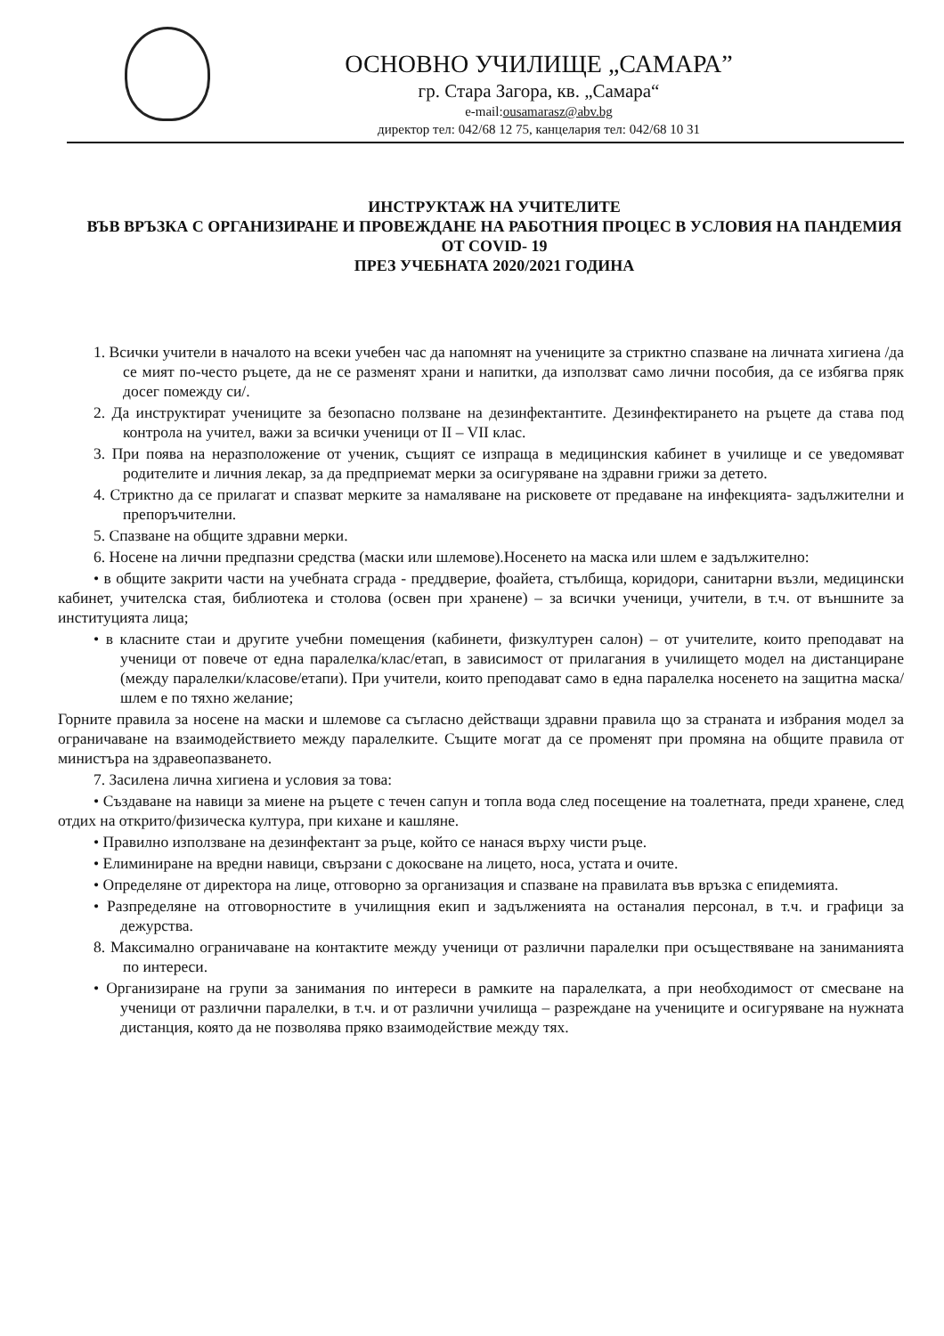ОСНОВНО УЧИЛИЩЕ „САМАРА”
гр. Стара Загора, кв. „Самара“
e-mail:ousamarasz@abv.bg
директор тел: 042/68 12 75, канцелария тел: 042/68 10 31
ИНСТРУКТАЖ НА УЧИТЕЛИТЕ
ВЪВ ВРЪЗКА С ОРГАНИЗИРАНЕ И ПРОВЕЖДАНЕ НА РАБОТНИЯ ПРОЦЕС В УСЛОВИЯ НА ПАНДЕМИЯ ОТ COVID- 19
ПРЕЗ УЧЕБНАТА 2020/2021 ГОДИНА
1. Всички учители в началото на всеки учебен час да напомнят на учениците за стриктно спазване на личната хигиена /да се мият по-често ръцете, да не се разменят храни и напитки, да използват само лични пособия, да се избягва пряк досег помежду си/.
2. Да инструктират учениците за безопасно ползване на дезинфектантите. Дезинфектирането на ръцете да става под контрола на учител, важи за всички ученици от II – VII клас.
3. При поява на неразположение от ученик, същият се изпраща в медицинския кабинет в училище и се уведомяват родителите и личния лекар, за да предприемат мерки за осигуряване на здравни грижи за детето.
4. Стриктно да се прилагат и спазват мерките за намаляване на рисковете от предаване на инфекцията- задължителни и препоръчителни.
5. Спазване на общите здравни мерки.
6. Носене на лични предпазни средства (маски или шлемове).Носенето на маска или шлем е задължително:
• в общите закрити части на учебната сграда - преддверие, фоайета, стълбища, коридори, санитарни възли, медицински кабинет, учителска стая, библиотека и столова (освен при хранене) – за всички ученици, учители, в т.ч. от външните за институцията лица;
• в класните стаи и другите учебни помещения (кабинети, физкултурен салон) – от учителите, които преподават на ученици от повече от една паралелка/клас/етап, в зависимост от прилагания в училището модел на дистанциране (между паралелки/класове/етапи). При учители, които преподават само в една паралелка носенето на защитна маска/шлем е по тяхно желание;
Горните правила за носене на маски и шлемове са съгласно действащи здравни правила що за страната и избрания модел за ограничаване на взаимодействието между паралелките. Същите могат да се променят при промяна на общите правила от министъра на здравеопазването.
7. Засилена лична хигиена и условия за това:
• Създаване на навици за миене на ръцете с течен сапун и топла вода след посещение на тоалетната, преди хранене, след отдих на открито/физическа култура, при кихане и кашляне.
• Правилно използване на дезинфектант за ръце, който се нанася върху чисти ръце.
• Елиминиране на вредни навици, свързани с докосване на лицето, носа, устата и очите.
• Определяне от директора на лице, отговорно за организация и спазване на правилата във връзка с епидемията.
• Разпределяне на отговорностите в училищния екип и задълженията на останалия персонал, в т.ч. и графици за дежурства.
8. Максимално ограничаване на контактите между ученици от различни паралелки при осъществяване на заниманията по интереси.
• Организиране на групи за занимания по интереси в рамките на паралелката, а при необходимост от смесване на ученици от различни паралелки, в т.ч. и от различни училища – разреждане на учениците и осигуряване на нужната дистанция, която да не позволява пряко взаимодействие между тях.